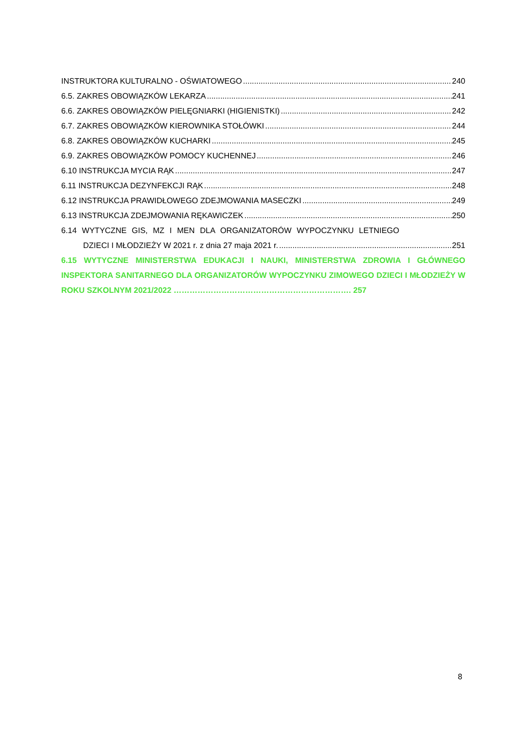INSTRUKTORA KULTURALNO - OŚWIATOWEGO 240
6.5. ZAKRES OBOWIĄZKÓW LEKARZA 241
6.6. ZAKRES OBOWIĄZKÓW PIELĘGNIARKI (HIGIENISTKI) 242
6.7. ZAKRES OBOWIĄZKÓW KIEROWNIKA STOŁÓWKI 244
6.8. ZAKRES OBOWIĄZKÓW KUCHARKI 245
6.9. ZAKRES OBOWIĄZKÓW POMOCY KUCHENNEJ 246
6.10 INSTRUKCJA MYCIA RĄK 247
6.11 INSTRUKCJA DEZYNFEKCJI RĄK 248
6.12 INSTRUKCJA PRAWIDŁOWEGO ZDEJMOWANIA MASECZKI 249
6.13 INSTRUKCJA ZDEJMOWANIA RĘKAWICZEK 250
6.14 WYTYCZNE GIS, MZ I MEN DLA ORGANIZATORÓW WYPOCZYNKU LETNIEGO
DZIECI I MŁODZIEŻY W 2021 r. z dnia 27 maja 2021 r. 251
6.15 WYTYCZNE MINISTERSTWA EDUKACJI I NAUKI, MINISTERSTWA ZDROWIA I GŁÓWNEGO INSPEKTORA SANITARNEGO DLA ORGANIZATORÓW WYPOCZYNKU ZIMOWEGO DZIECI I MŁODZIEŻY W ROKU SZKOLNYM 2021/2022 …………………………………………………………. 257
8